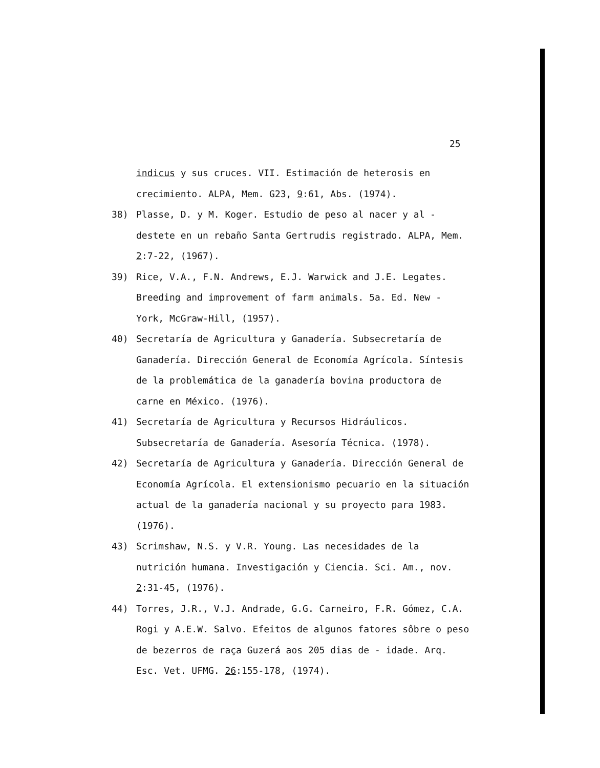25
indicus y sus cruces. VII. Estimación de heterosis en crecimiento. ALPA, Mem. G23, 9:61, Abs. (1974).
38) Plasse, D. y M. Koger. Estudio de peso al nacer y al - destete en un rebaño Santa Gertrudis registrado. ALPA, Mem. 2:7-22, (1967).
39) Rice, V.A., F.N. Andrews, E.J. Warwick and J.E. Legates. Breeding and improvement of farm animals. 5a. Ed. New - York, McGraw-Hill, (1957).
40) Secretaría de Agricultura y Ganadería. Subsecretaría de Ganadería. Dirección General de Economía Agrícola. Síntesis de la problemática de la ganadería bovina productora de carne en México. (1976).
41) Secretaría de Agricultura y Recursos Hidráulicos. Subsecretaría de Ganadería. Asesoría Técnica. (1978).
42) Secretaría de Agricultura y Ganadería. Dirección General de Economía Agrícola. El extensionismo pecuario en la situación actual de la ganadería nacional y su proyecto para 1983. (1976).
43) Scrimshaw, N.S. y V.R. Young. Las necesidades de la nutrición humana. Investigación y Ciencia. Sci. Am., nov. 2:31-45, (1976).
44) Torres, J.R., V.J. Andrade, G.G. Carneiro, F.R. Gómez, C.A. Rogi y A.E.W. Salvo. Efeitos de algunos fatores sôbre o peso de bezerros de raça Guzerá aos 205 dias de - idade. Arq. Esc. Vet. UFMG. 26:155-178, (1974).